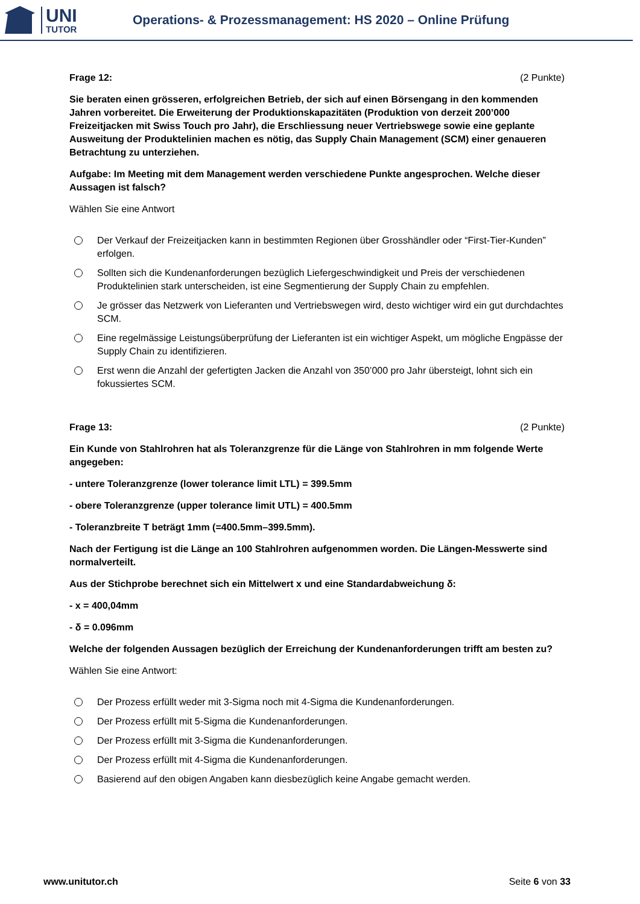UNI
TUTOR
Operations- & Prozessmanagement: HS 2020 – Online Prüfung
Frage 12: (2 Punkte)
Sie beraten einen grösseren, erfolgreichen Betrieb, der sich auf einen Börsengang in den kommenden Jahren vorbereitet. Die Erweiterung der Produktionskapazitäten (Produktion von derzeit 200’000 Freizeitjacken mit Swiss Touch pro Jahr), die Erschliessung neuer Vertriebswege sowie eine geplante Ausweitung der Produktelinien machen es nötig, das Supply Chain Management (SCM) einer genaueren Betrachtung zu unterziehen.
Aufgabe: Im Meeting mit dem Management werden verschiedene Punkte angesprochen. Welche dieser Aussagen ist falsch?
Wählen Sie eine Antwort
Der Verkauf der Freizeitjacken kann in bestimmten Regionen über Grosshändler oder “First-Tier-Kunden” erfolgen.
Sollten sich die Kundenanforderungen bezüglich Liefergeschwindigkeit und Preis der verschiedenen Produktelinien stark unterscheiden, ist eine Segmentierung der Supply Chain zu empfehlen.
Je grösser das Netzwerk von Lieferanten und Vertriebswegen wird, desto wichtiger wird ein gut durchdachtes SCM.
Eine regelmässige Leistungsüberprüfung der Lieferanten ist ein wichtiger Aspekt, um mögliche Engpässe der Supply Chain zu identifizieren.
Erst wenn die Anzahl der gefertigten Jacken die Anzahl von 350’000 pro Jahr übersteigt, lohnt sich ein fokussiertes SCM.
Frage 13: (2 Punkte)
Ein Kunde von Stahlrohren hat als Toleranzgrenze für die Länge von Stahlrohren in mm folgende Werte angegeben:
- untere Toleranzgrenze (lower tolerance limit LTL) = 399.5mm
- obere Toleranzgrenze (upper tolerance limit UTL) = 400.5mm
- Toleranzbreite T beträgt 1mm (=400.5mm–399.5mm).
Nach der Fertigung ist die Länge an 100 Stahlrohren aufgenommen worden. Die Längen-Messwerte sind normalverteilt.
Aus der Stichprobe berechnet sich ein Mittelwert x und eine Standardabweichung δ:
- x = 400,04mm
- δ = 0.096mm
Welche der folgenden Aussagen bezüglich der Erreichung der Kundenanforderungen trifft am besten zu?
Wählen Sie eine Antwort:
Der Prozess erfüllt weder mit 3-Sigma noch mit 4-Sigma die Kundenanforderungen.
Der Prozess erfüllt mit 5-Sigma die Kundenanforderungen.
Der Prozess erfüllt mit 3-Sigma die Kundenanforderungen.
Der Prozess erfüllt mit 4-Sigma die Kundenanforderungen.
Basierend auf den obigen Angaben kann diesbezüglich keine Angabe gemacht werden.
www.unitutor.ch Seite 6 von 33